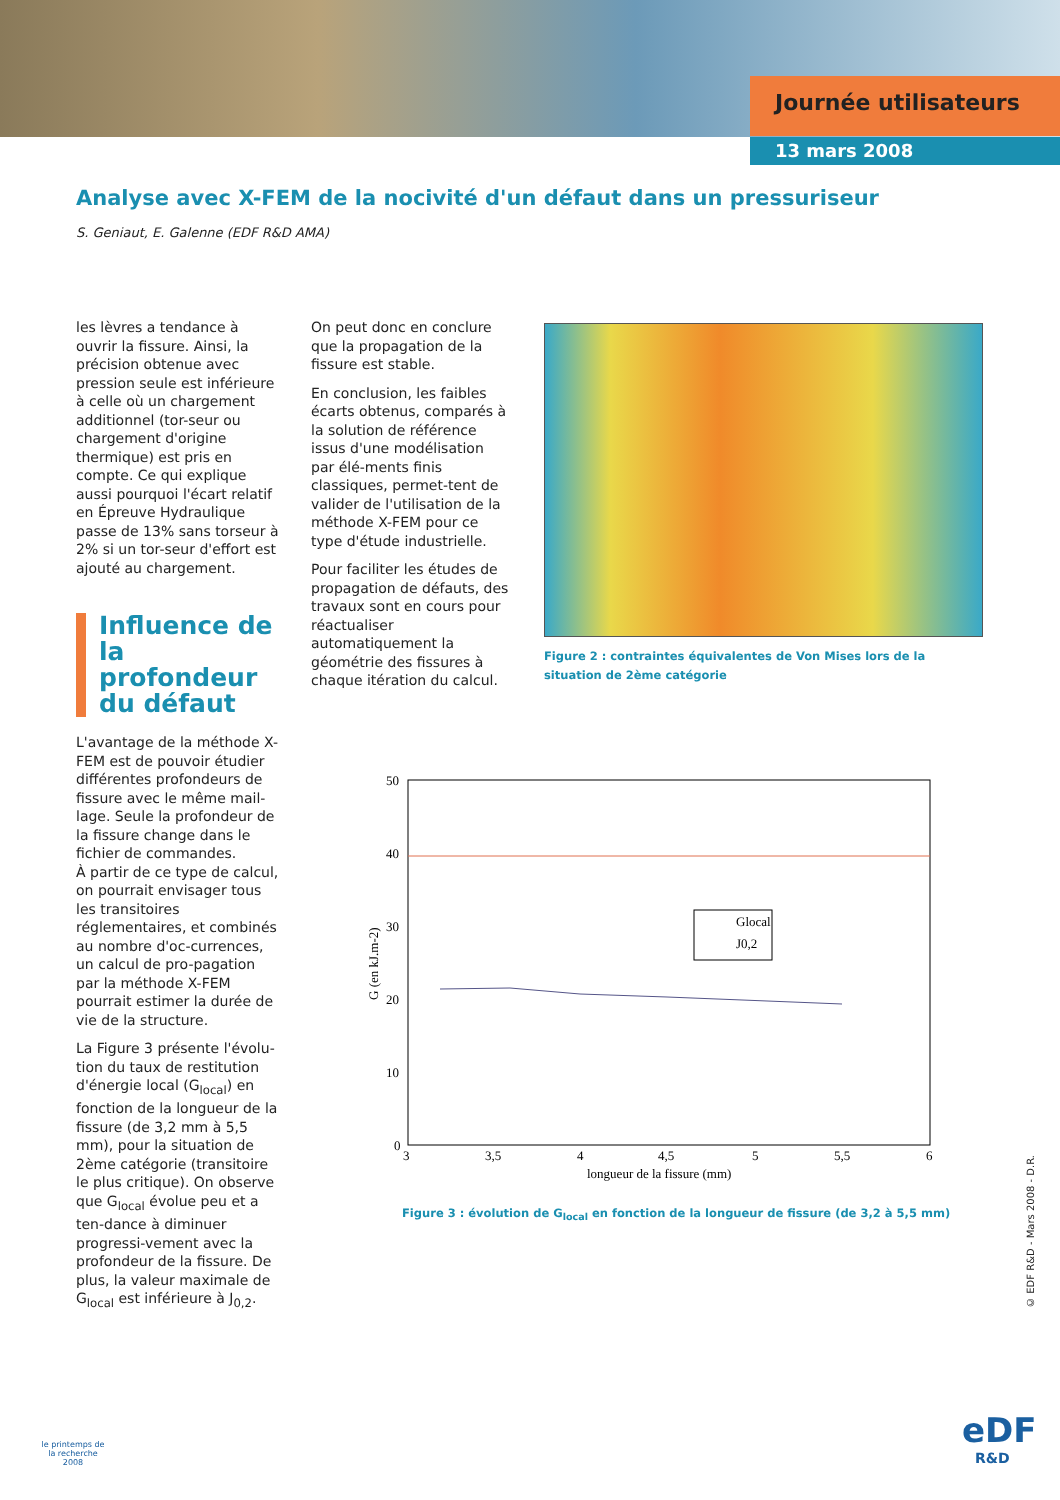Journée utilisateurs
13 mars 2008
Analyse avec X-FEM de la nocivité d'un défaut dans un pressuriseur
S. Geniaut, E. Galenne (EDF R&D AMA)
les lèvres a tendance à ouvrir la fissure. Ainsi, la précision obtenue avec pression seule est inférieure à celle où un chargement additionnel (tor-seur ou chargement d'origine thermique) est pris en compte. Ce qui explique aussi pourquoi l'écart relatif en Épreuve Hydraulique passe de 13% sans torseur à 2% si un tor-seur d'effort est ajouté au chargement.
Influence de la profondeur du défaut
L'avantage de la méthode X-FEM est de pouvoir étudier différentes profondeurs de fissure avec le même mail-lage. Seule la profondeur de la fissure change dans le fichier de commandes.
À partir de ce type de calcul, on pourrait envisager tous les transitoires réglementaires, et combinés au nombre d'oc-currences, un calcul de pro-pagation par la méthode X-FEM pourrait estimer la durée de vie de la structure.
La Figure 3 présente l'évolu-tion du taux de restitution d'énergie local (G<sub>local</sub>) en fonction de la longueur de la fissure (de 3,2 mm à 5,5 mm), pour la situation de 2ème catégorie (transitoire le plus critique). On observe que G<sub>local</sub> évolue peu et a ten-dance à diminuer progressi-vement avec la profondeur de la fissure. De plus, la valeur maximale de G<sub>local</sub> est inférieure à J<sub>0,2</sub>.
On peut donc en conclure que la propagation de la fissure est stable.
En conclusion, les faibles écarts obtenus, comparés à la solution de référence issus d'une modélisation par élé-ments finis classiques, permet-tent de valider de l'utilisation de la méthode X-FEM pour ce type d'étude industrielle.
Pour faciliter les études de propagation de défauts, des travaux sont en cours pour réactualiser automatiquement la géométrie des fissures à chaque itération du calcul.
Figure 2 : contraintes équivalentes de Von Mises lors de la situation de 2ème catégorie
50
40
30
20
10
0
3
3,5
4
4,5
5
5,5
6
longueur de la fissure (mm)
G (en kJ.m-2)
Glocal
J0,2
Figure 3 : évolution de G<sub>local</sub> en fonction de la longueur de fissure (de 3,2 à 5,5 mm)
© EDF R&D - Mars 2008 - D.R.
le printemps de la recherche 2008
eDF
R&D